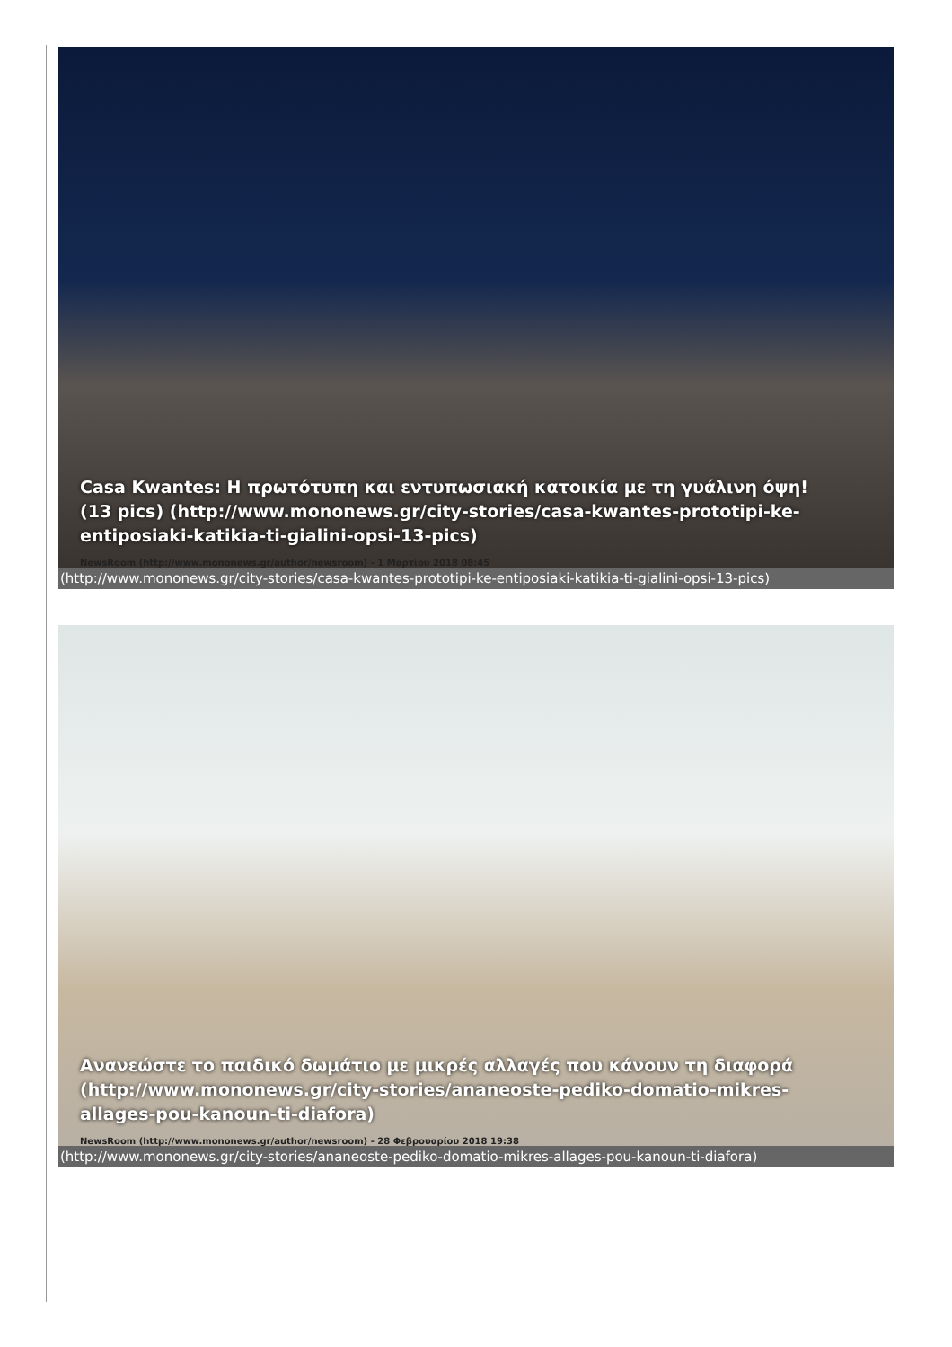Casa Kwantes: Η πρωτότυπη και εντυπωσιακή κατοικία με τη γυάλινη όψη! (13 pics) (http://www.mononews.gr/city-stories/casa-kwantes-prototipi-ke-entiposiaki-katikia-ti-gialini-opsi-13-pics)
NewsRoom (http://www.mononews.gr/author/newsroom) - 1 Μαρτίου 2018 08:45
(http://www.mononews.gr/city-stories/casa-kwantes-prototipi-ke-entiposiaki-katikia-ti-gialini-opsi-13-pics)
Ανανεώστε το παιδικό δωμάτιο με μικρές αλλαγές που κάνουν τη διαφορά (http://www.mononews.gr/city-stories/ananeoste-pediko-domatio-mikres-allages-pou-kanoun-ti-diafora)
NewsRoom (http://www.mononews.gr/author/newsroom) - 28 Φεβρουαρίου 2018 19:38
(http://www.mononews.gr/city-stories/ananeoste-pediko-domatio-mikres-allages-pou-kanoun-ti-diafora)